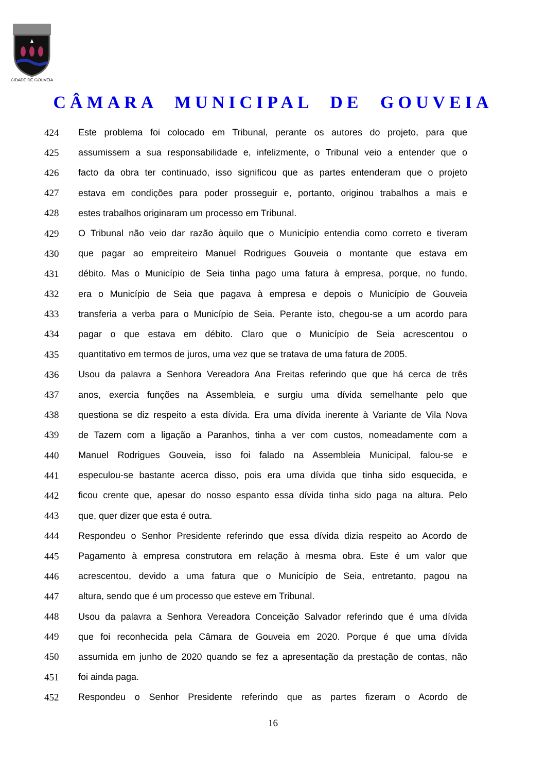CIDADE DE GOUVEIA
CÂMARA MUNICIPAL DE GOUVEIA
424 Este problema foi colocado em Tribunal, perante os autores do projeto, para que
425 assumissem a sua responsabilidade e, infelizmente, o Tribunal veio a entender que o
426 facto da obra ter continuado, isso significou que as partes entenderam que o projeto
427 estava em condições para poder prosseguir e, portanto, originou trabalhos a mais e
428 estes trabalhos originaram um processo em Tribunal.
429 O Tribunal não veio dar razão àquilo que o Município entendia como correto e tiveram
430 que pagar ao empreiteiro Manuel Rodrigues Gouveia o montante que estava em
431 débito. Mas o Município de Seia tinha pago uma fatura à empresa, porque, no fundo,
432 era o Município de Seia que pagava à empresa e depois o Município de Gouveia
433 transferia a verba para o Município de Seia. Perante isto, chegou-se a um acordo para
434 pagar o que estava em débito. Claro que o Município de Seia acrescentou o
435 quantitativo em termos de juros, uma vez que se tratava de uma fatura de 2005.
436 Usou da palavra a Senhora Vereadora Ana Freitas referindo que que há cerca de três
437 anos, exercia funções na Assembleia, e surgiu uma dívida semelhante pelo que
438 questiona se diz respeito a esta dívida. Era uma dívida inerente à Variante de Vila Nova
439 de Tazem com a ligação a Paranhos, tinha a ver com custos, nomeadamente com a
440 Manuel Rodrigues Gouveia, isso foi falado na Assembleia Municipal, falou-se e
441 especulou-se bastante acerca disso, pois era uma dívida que tinha sido esquecida, e
442 ficou crente que, apesar do nosso espanto essa dívida tinha sido paga na altura. Pelo
443 que, quer dizer que esta é outra.
444 Respondeu o Senhor Presidente referindo que essa dívida dizia respeito ao Acordo de
445 Pagamento à empresa construtora em relação à mesma obra. Este é um valor que
446 acrescentou, devido a uma fatura que o Município de Seia, entretanto, pagou na
447 altura, sendo que é um processo que esteve em Tribunal.
448 Usou da palavra a Senhora Vereadora Conceição Salvador referindo que é uma dívida
449 que foi reconhecida pela Câmara de Gouveia em 2020. Porque é que uma dívida
450 assumida em junho de 2020 quando se fez a apresentação da prestação de contas, não
451 foi ainda paga.
452 Respondeu o Senhor Presidente referindo que as partes fizeram o Acordo de
16